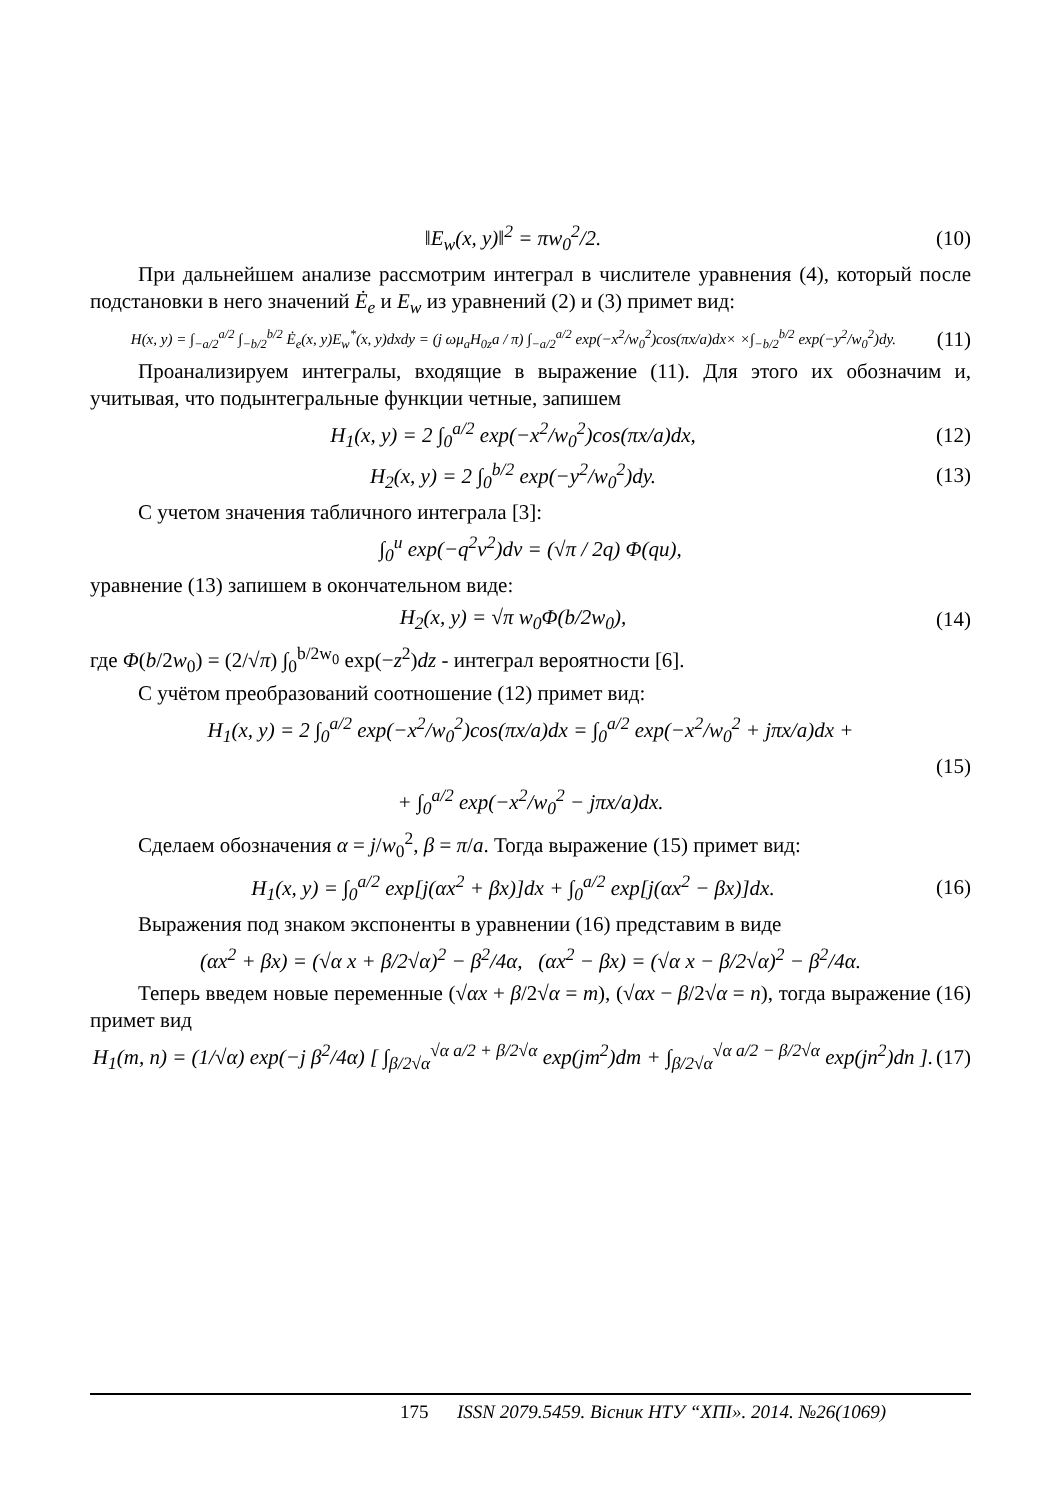‖E<sub>w</sub>(x, y)‖<sup>2</sup> = πw<sub>0</sub><sup>2</sup>/2. (10)
При дальнейшем анализе рассмотрим интеграл в числителе уравнения (4), который после подстановки в него значений Ė<sub>e</sub> и E<sub>w</sub> из уравнений (2) и (3) примет вид:
H(x, y) = ∫<sub>−a/2</sub><sup>a/2</sup> ∫<sub>−b/2</sub><sup>b/2</sup> Ė<sub>e</sub>(x, y)E<sub>w</sub><sup>*</sup>(x, y)dxdy = (j ωμ<sub>a</sub>H<sub>0z</sub>a / π) ∫<sub>−a/2</sub><sup>a/2</sup> exp(−x<sup>2</sup>/w<sub>0</sub><sup>2</sup>)cos(πx/a)dx× ×∫<sub>−b/2</sub><sup>b/2</sup> exp(−y<sup>2</sup>/w<sub>0</sub><sup>2</sup>)dy. (11)
Проанализируем интегралы, входящие в выражение (11). Для этого их обозначим и, учитывая, что подынтегральные функции четные, запишем
H<sub>1</sub>(x, y) = 2 ∫<sub>0</sub><sup>a/2</sup> exp(−x<sup>2</sup>/w<sub>0</sub><sup>2</sup>)cos(πx/a)dx, (12)
H<sub>2</sub>(x, y) = 2 ∫<sub>0</sub><sup>b/2</sup> exp(−y<sup>2</sup>/w<sub>0</sub><sup>2</sup>)dy. (13)
С учетом значения табличного интеграла [3]:
∫<sub>0</sub><sup>u</sup> exp(−q<sup>2</sup>v<sup>2</sup>)dv = (√π / 2q) Φ(qu),
уравнение (13) запишем в окончательном виде:
H<sub>2</sub>(x, y) = √π w<sub>0</sub>Φ(b/2w<sub>0</sub>), (14)
где Φ(b/2w<sub>0</sub>) = (2/√π) ∫<sub>0</sub><sup>b/2w<sub>0</sub></sup> exp(−z<sup>2</sup>)dz - интеграл вероятности [6].
С учётом преобразований соотношение (12) примет вид:
H<sub>1</sub>(x, y) = 2 ∫<sub>0</sub><sup>a/2</sup> exp(−x<sup>2</sup>/w<sub>0</sub><sup>2</sup>)cos(πx/a)dx = ∫<sub>0</sub><sup>a/2</sup> exp(−x<sup>2</sup>/w<sub>0</sub><sup>2</sup> + jπx/a)dx +
(15)
+ ∫<sub>0</sub><sup>a/2</sup> exp(−x<sup>2</sup>/w<sub>0</sub><sup>2</sup> − jπx/a)dx.
Сделаем обозначения α = j/w<sub>0</sub><sup>2</sup>, β = π/a. Тогда выражение (15) примет вид:
H<sub>1</sub>(x, y) = ∫<sub>0</sub><sup>a/2</sup> exp[j(αx<sup>2</sup> + βx)]dx + ∫<sub>0</sub><sup>a/2</sup> exp[j(αx<sup>2</sup> − βx)]dx. (16)
Выражения под знаком экспоненты в уравнении (16) представим в виде
(αx<sup>2</sup> + βx) = (√α x + β/2√α)<sup>2</sup> − β<sup>2</sup>/4α, (αx<sup>2</sup> − βx) = (√α x − β/2√α)<sup>2</sup> − β<sup>2</sup>/4α.
Теперь введем новые переменные (√αx + β/2√α = m), (√αx − β/2√α = n), тогда выражение (16) примет вид
H<sub>1</sub>(m, n) = (1/√α) exp(−j β<sup>2</sup>/4α) [ ∫<sub>β/2√α</sub><sup>√α a/2 + β/2√α</sup> exp(jm<sup>2</sup>)dm + ∫<sub>β/2√α</sub><sup>√α a/2 − β/2√α</sup> exp(jn<sup>2</sup>)dn ]. (17)
175 ISSN 2079.5459. Вісник НТУ “ХПІ». 2014. №26(1069)